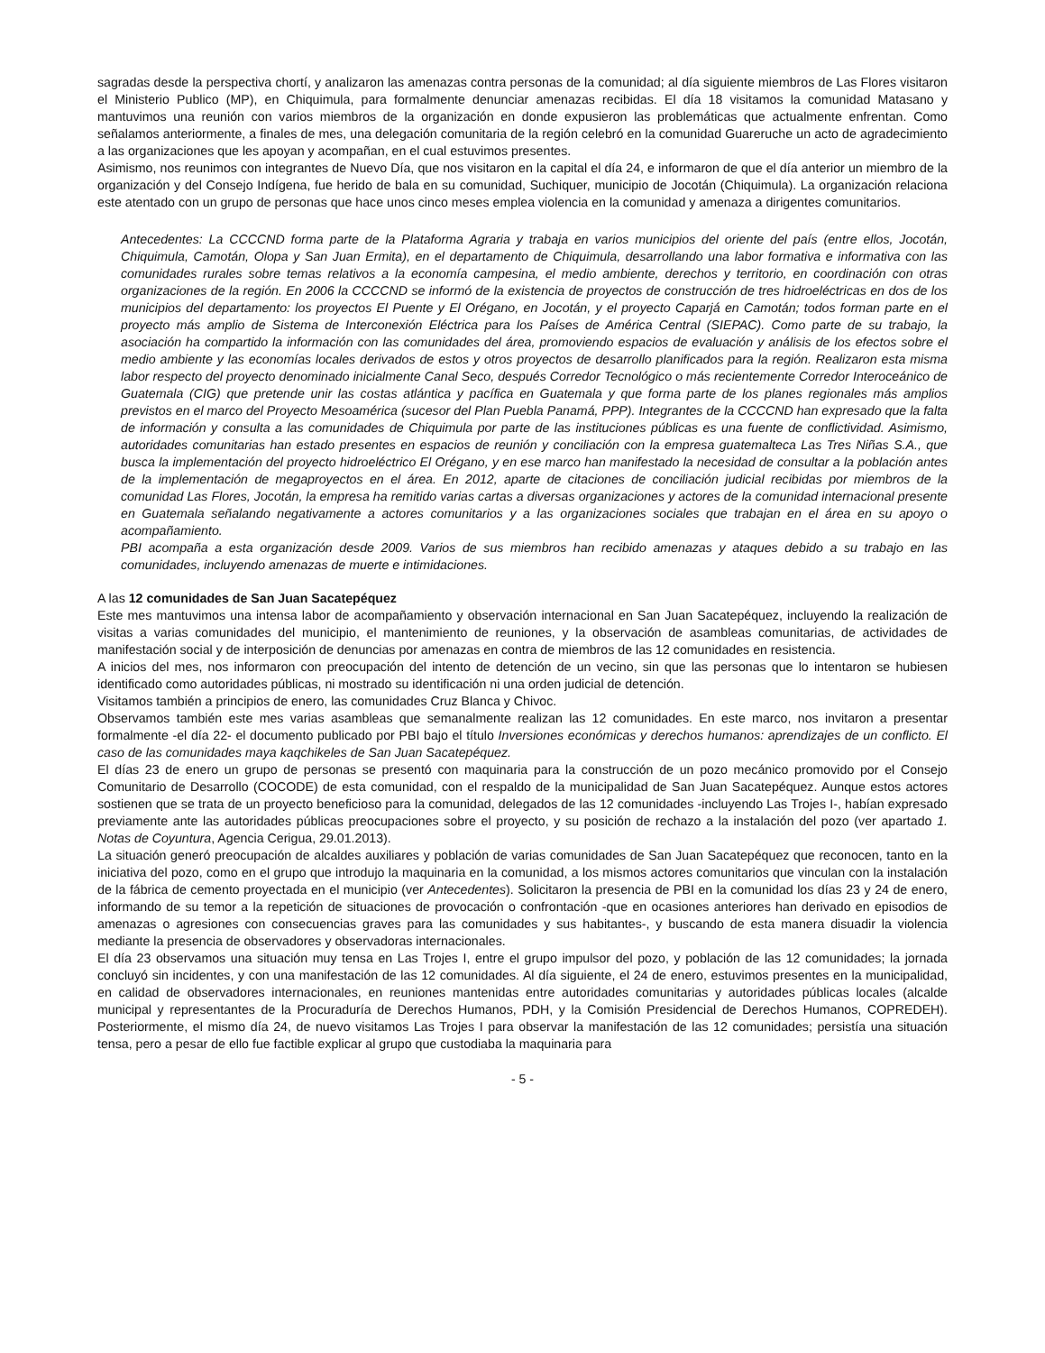sagradas desde la perspectiva chortí, y analizaron las amenazas contra personas de la comunidad; al día siguiente miembros de Las Flores visitaron el Ministerio Publico (MP), en Chiquimula, para formalmente denunciar amenazas recibidas. El día 18 visitamos la comunidad Matasano y mantuvimos una reunión con varios miembros de la organización en donde expusieron las problemáticas que actualmente enfrentan. Como señalamos anteriormente, a finales de mes, una delegación comunitaria de la región celebró en la comunidad Guareruche un acto de agradecimiento a las organizaciones que les apoyan y acompañan, en el cual estuvimos presentes.
Asimismo, nos reunimos con integrantes de Nuevo Día, que nos visitaron en la capital el día 24, e informaron de que el día anterior un miembro de la organización y del Consejo Indígena, fue herido de bala en su comunidad, Suchiquer, municipio de Jocotán (Chiquimula). La organización relaciona este atentado con un grupo de personas que hace unos cinco meses emplea violencia en la comunidad y amenaza a dirigentes comunitarios.
Antecedentes: La CCCCND forma parte de la Plataforma Agraria y trabaja en varios municipios del oriente del país (entre ellos, Jocotán, Chiquimula, Camotán, Olopa y San Juan Ermita), en el departamento de Chiquimula, desarrollando una labor formativa e informativa con las comunidades rurales sobre temas relativos a la economía campesina, el medio ambiente, derechos y territorio, en coordinación con otras organizaciones de la región. En 2006 la CCCCND se informó de la existencia de proyectos de construcción de tres hidroeléctricas en dos de los municipios del departamento: los proyectos El Puente y El Orégano, en Jocotán, y el proyecto Caparjá en Camotán; todos forman parte en el proyecto más amplio de Sistema de Interconexión Eléctrica para los Países de América Central (SIEPAC). Como parte de su trabajo, la asociación ha compartido la información con las comunidades del área, promoviendo espacios de evaluación y análisis de los efectos sobre el medio ambiente y las economías locales derivados de estos y otros proyectos de desarrollo planificados para la región. Realizaron esta misma labor respecto del proyecto denominado inicialmente Canal Seco, después Corredor Tecnológico o más recientemente Corredor Interoceánico de Guatemala (CIG) que pretende unir las costas atlántica y pacífica en Guatemala y que forma parte de los planes regionales más amplios previstos en el marco del Proyecto Mesoamérica (sucesor del Plan Puebla Panamá, PPP). Integrantes de la CCCCND han expresado que la falta de información y consulta a las comunidades de Chiquimula por parte de las instituciones públicas es una fuente de conflictividad. Asimismo, autoridades comunitarias han estado presentes en espacios de reunión y conciliación con la empresa guatemalteca Las Tres Niñas S.A., que busca la implementación del proyecto hidroeléctrico El Orégano, y en ese marco han manifestado la necesidad de consultar a la población antes de la implementación de megaproyectos en el área. En 2012, aparte de citaciones de conciliación judicial recibidas por miembros de la comunidad Las Flores, Jocotán, la empresa ha remitido varias cartas a diversas organizaciones y actores de la comunidad internacional presente en Guatemala señalando negativamente a actores comunitarios y a las organizaciones sociales que trabajan en el área en su apoyo o acompañamiento.
PBI acompaña a esta organización desde 2009. Varios de sus miembros han recibido amenazas y ataques debido a su trabajo en las comunidades, incluyendo amenazas de muerte e intimidaciones.
A las 12 comunidades de San Juan Sacatepéquez
Este mes mantuvimos una intensa labor de acompañamiento y observación internacional en San Juan Sacatepéquez, incluyendo la realización de visitas a varias comunidades del municipio, el mantenimiento de reuniones, y la observación de asambleas comunitarias, de actividades de manifestación social y de interposición de denuncias por amenazas en contra de miembros de las 12 comunidades en resistencia.
A inicios del mes, nos informaron con preocupación del intento de detención de un vecino, sin que las personas que lo intentaron se hubiesen identificado como autoridades públicas, ni mostrado su identificación ni una orden judicial de detención.
Visitamos también a principios de enero, las comunidades Cruz Blanca y Chivoc.
Observamos también este mes varias asambleas que semanalmente realizan las 12 comunidades. En este marco, nos invitaron a presentar formalmente -el día 22- el documento publicado por PBI bajo el título Inversiones económicas y derechos humanos: aprendizajes de un conflicto. El caso de las comunidades maya kaqchikeles de San Juan Sacatepéquez.
El días 23 de enero un grupo de personas se presentó con maquinaria para la construcción de un pozo mecánico promovido por el Consejo Comunitario de Desarrollo (COCODE) de esta comunidad, con el respaldo de la municipalidad de San Juan Sacatepéquez. Aunque estos actores sostienen que se trata de un proyecto beneficioso para la comunidad, delegados de las 12 comunidades -incluyendo Las Trojes I-, habían expresado previamente ante las autoridades públicas preocupaciones sobre el proyecto, y su posición de rechazo a la instalación del pozo (ver apartado 1. Notas de Coyuntura, Agencia Cerigua, 29.01.2013).
La situación generó preocupación de alcaldes auxiliares y población de varias comunidades de San Juan Sacatepéquez que reconocen, tanto en la iniciativa del pozo, como en el grupo que introdujo la maquinaria en la comunidad, a los mismos actores comunitarios que vinculan con la instalación de la fábrica de cemento proyectada en el municipio (ver Antecedentes). Solicitaron la presencia de PBI en la comunidad los días 23 y 24 de enero, informando de su temor a la repetición de situaciones de provocación o confrontación -que en ocasiones anteriores han derivado en episodios de amenazas o agresiones con consecuencias graves para las comunidades y sus habitantes-, y buscando de esta manera disuadir la violencia mediante la presencia de observadores y observadoras internacionales.
El día 23 observamos una situación muy tensa en Las Trojes I, entre el grupo impulsor del pozo, y población de las 12 comunidades; la jornada concluyó sin incidentes, y con una manifestación de las 12 comunidades. Al día siguiente, el 24 de enero, estuvimos presentes en la municipalidad, en calidad de observadores internacionales, en reuniones mantenidas entre autoridades comunitarias y autoridades públicas locales (alcalde municipal y representantes de la Procuraduría de Derechos Humanos, PDH, y la Comisión Presidencial de Derechos Humanos, COPREDEH). Posteriormente, el mismo día 24, de nuevo visitamos Las Trojes I para observar la manifestación de las 12 comunidades; persistía una situación tensa, pero a pesar de ello fue factible explicar al grupo que custodiaba la maquinaria para
- 5 -